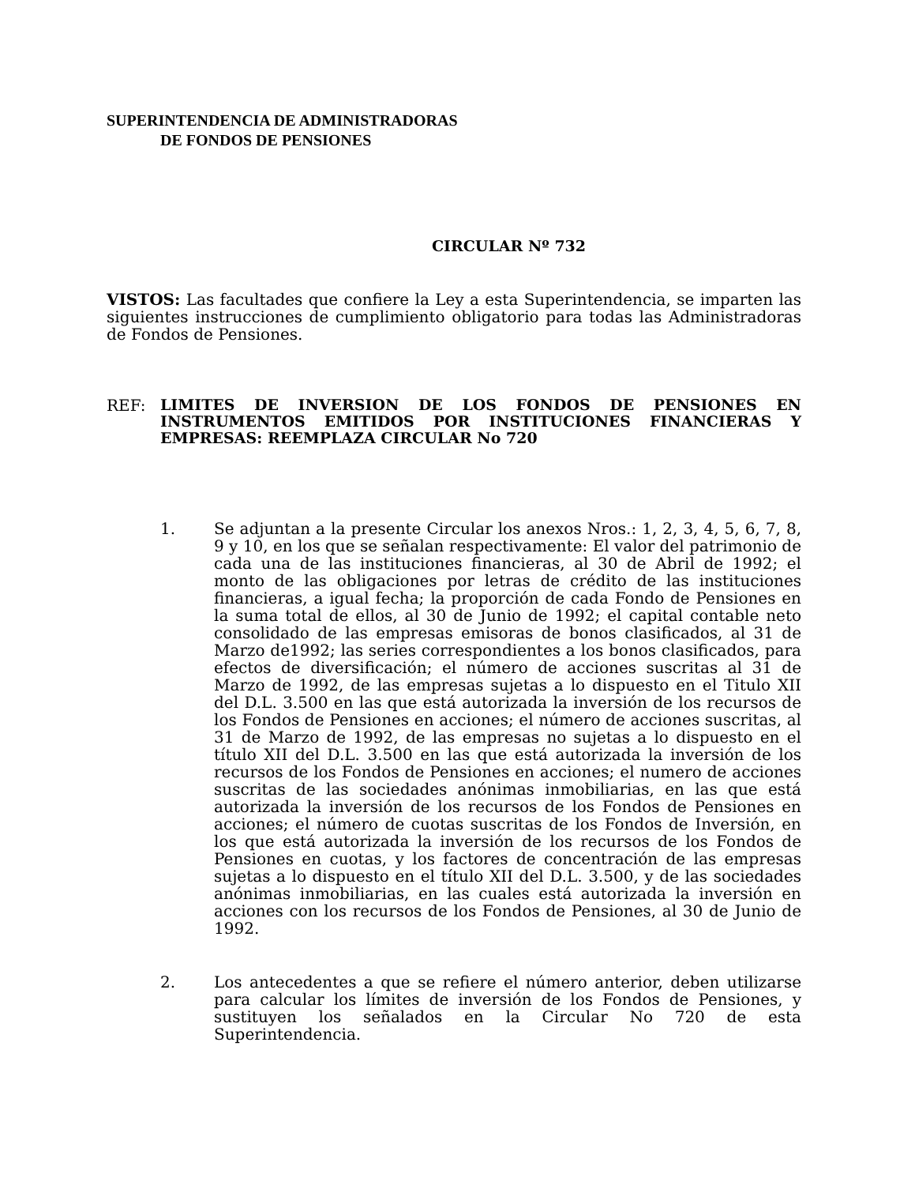SUPERINTENDENCIA DE ADMINISTRADORAS
DE FONDOS DE PENSIONES
CIRCULAR Nº 732
VISTOS: Las facultades que confiere la Ley a esta Superintendencia, se imparten las siguientes instrucciones de cumplimiento obligatorio para todas las Administradoras de Fondos de Pensiones.
REF:
LIMITES DE INVERSION DE LOS FONDOS DE PENSIONES EN INSTRUMENTOS EMITIDOS POR INSTITUCIONES FINANCIERAS Y EMPRESAS: REEMPLAZA CIRCULAR No 720
1. Se adjuntan a la presente Circular los anexos Nros.: 1, 2, 3, 4, 5, 6, 7, 8, 9 y 10, en los que se señalan respectivamente: El valor del patrimonio de cada una de las instituciones financieras, al 30 de Abril de 1992; el monto de las obligaciones por letras de crédito de las instituciones financieras, a igual fecha; la proporción de cada Fondo de Pensiones en la suma total de ellos, al 30 de Junio de 1992; el capital contable neto consolidado de las empresas emisoras de bonos clasificados, al 31 de Marzo de1992; las series correspondientes a los bonos clasificados, para efectos de diversificación; el número de acciones suscritas al 31 de Marzo de 1992, de las empresas sujetas a lo dispuesto en el Titulo XII del D.L. 3.500 en las que está autorizada la inversión de los recursos de los Fondos de Pensiones en acciones; el número de acciones suscritas, al 31 de Marzo de 1992, de las empresas no sujetas a lo dispuesto en el título XII del D.L. 3.500 en las que está autorizada la inversión de los recursos de los Fondos de Pensiones en acciones; el numero de acciones suscritas de las sociedades anónimas inmobiliarias, en las que está autorizada la inversión de los recursos de los Fondos de Pensiones en acciones; el número de cuotas suscritas de los Fondos de Inversión, en los que está autorizada la inversión de los recursos de los Fondos de Pensiones en cuotas, y los factores de concentración de las empresas sujetas a lo dispuesto en el título XII del D.L. 3.500, y de las sociedades anónimas inmobiliarias, en las cuales está autorizada la inversión en acciones con los recursos de los Fondos de Pensiones, al 30 de Junio de 1992.
2. Los antecedentes a que se refiere el número anterior, deben utilizarse para calcular los límites de inversión de los Fondos de Pensiones, y sustituyen los señalados en la Circular No 720 de esta Superintendencia.